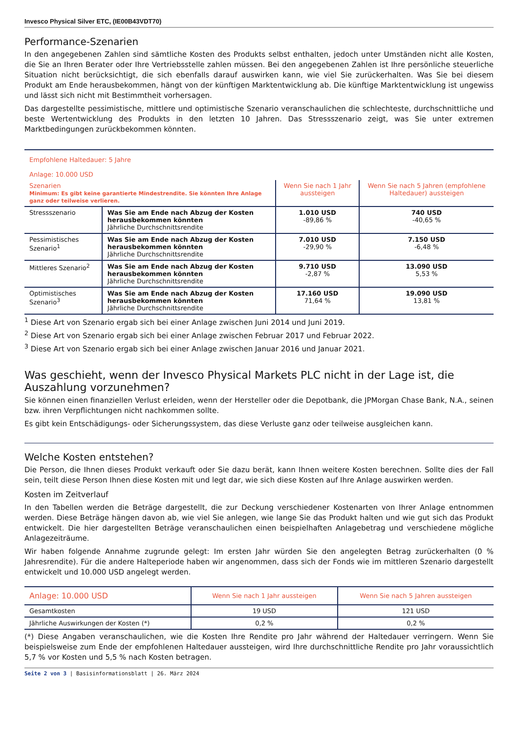Invesco Physical Silver ETC, (IE00B43VDT70)
Performance-Szenarien
In den angegebenen Zahlen sind sämtliche Kosten des Produkts selbst enthalten, jedoch unter Umständen nicht alle Kosten, die Sie an Ihren Berater oder Ihre Vertriebsstelle zahlen müssen. Bei den angegebenen Zahlen ist Ihre persönliche steuerliche Situation nicht berücksichtigt, die sich ebenfalls darauf auswirken kann, wie viel Sie zurückerhalten. Was Sie bei diesem Produkt am Ende herausbekommen, hängt von der künftigen Marktentwicklung ab. Die künftige Marktentwicklung ist ungewiss und lässt sich nicht mit Bestimmtheit vorhersagen.
Das dargestellte pessimistische, mittlere und optimistische Szenario veranschaulichen die schlechteste, durchschnittliche und beste Wertentwicklung des Produkts in den letzten 10 Jahren. Das Stressszenario zeigt, was Sie unter extremen Marktbedingungen zurückbekommen könnten.
| Empfohlene Haltedauer: 5 Jahre Anlage: 10.000 USD | | | |
| Szenarien Minimum: Es gibt keine garantierte Mindestrendite. Sie könnten Ihre Anlage ganz oder teilweise verlieren. | | Wenn Sie nach 1 Jahr aussteigen | Wenn Sie nach 5 Jahren (empfohlene Haltedauer) aussteigen |
| Stressszenario | Was Sie am Ende nach Abzug der Kosten herausbekommen könnten Jährliche Durchschnittsrendite | 1.010 USD -89,86 % | 740 USD -40,65 % |
| Pessimistisches Szenario<sup>1</sup> | Was Sie am Ende nach Abzug der Kosten herausbekommen könnten Jährliche Durchschnittsrendite | 7.010 USD -29,90 % | 7.150 USD -6,48 % |
| Mittleres Szenario<sup>2</sup> | Was Sie am Ende nach Abzug der Kosten herausbekommen könnten Jährliche Durchschnittsrendite | 9.710 USD -2,87 % | 13.090 USD 5,53 % |
| Optimistisches Szenario<sup>3</sup> | Was Sie am Ende nach Abzug der Kosten herausbekommen könnten Jährliche Durchschnittsrendite | 17.160 USD 71,64 % | 19.090 USD 13,81 % |
<sup>1</sup> Diese Art von Szenario ergab sich bei einer Anlage zwischen Juni 2014 und Juni 2019.
<sup>2</sup> Diese Art von Szenario ergab sich bei einer Anlage zwischen Februar 2017 und Februar 2022.
<sup>3</sup> Diese Art von Szenario ergab sich bei einer Anlage zwischen Januar 2016 und Januar 2021.
Was geschieht, wenn der Invesco Physical Markets PLC nicht in der Lage ist, die Auszahlung vorzunehmen?
Sie können einen finanziellen Verlust erleiden, wenn der Hersteller oder die Depotbank, die JPMorgan Chase Bank, N.A., seinen bzw. ihren Verpflichtungen nicht nachkommen sollte.
Es gibt kein Entschädigungs- oder Sicherungssystem, das diese Verluste ganz oder teilweise ausgleichen kann.
Welche Kosten entstehen?
Die Person, die Ihnen dieses Produkt verkauft oder Sie dazu berät, kann Ihnen weitere Kosten berechnen. Sollte dies der Fall sein, teilt diese Person Ihnen diese Kosten mit und legt dar, wie sich diese Kosten auf Ihre Anlage auswirken werden.
Kosten im Zeitverlauf
In den Tabellen werden die Beträge dargestellt, die zur Deckung verschiedener Kostenarten von Ihrer Anlage entnommen werden. Diese Beträge hängen davon ab, wie viel Sie anlegen, wie lange Sie das Produkt halten und wie gut sich das Produkt entwickelt. Die hier dargestellten Beträge veranschaulichen einen beispielhaften Anlagebetrag und verschiedene mögliche Anlagezeiträume.
Wir haben folgende Annahme zugrunde gelegt: Im ersten Jahr würden Sie den angelegten Betrag zurückerhalten (0 % Jahresrendite). Für die andere Halteperiode haben wir angenommen, dass sich der Fonds wie im mittleren Szenario dargestellt entwickelt und 10.000 USD angelegt werden.
| Anlage: 10.000 USD | Wenn Sie nach 1 Jahr aussteigen | Wenn Sie nach 5 Jahren aussteigen |
| Gesamtkosten | 19 USD | 121 USD |
| Jährliche Auswirkungen der Kosten (*) | 0,2 % | 0,2 % |
(*) Diese Angaben veranschaulichen, wie die Kosten Ihre Rendite pro Jahr während der Haltedauer verringern. Wenn Sie beispielsweise zum Ende der empfohlenen Haltedauer aussteigen, wird Ihre durchschnittliche Rendite pro Jahr voraussichtlich 5,7 % vor Kosten und 5,5 % nach Kosten betragen.
Seite 2 von 3 | Basisinformationsblatt | 26. März 2024